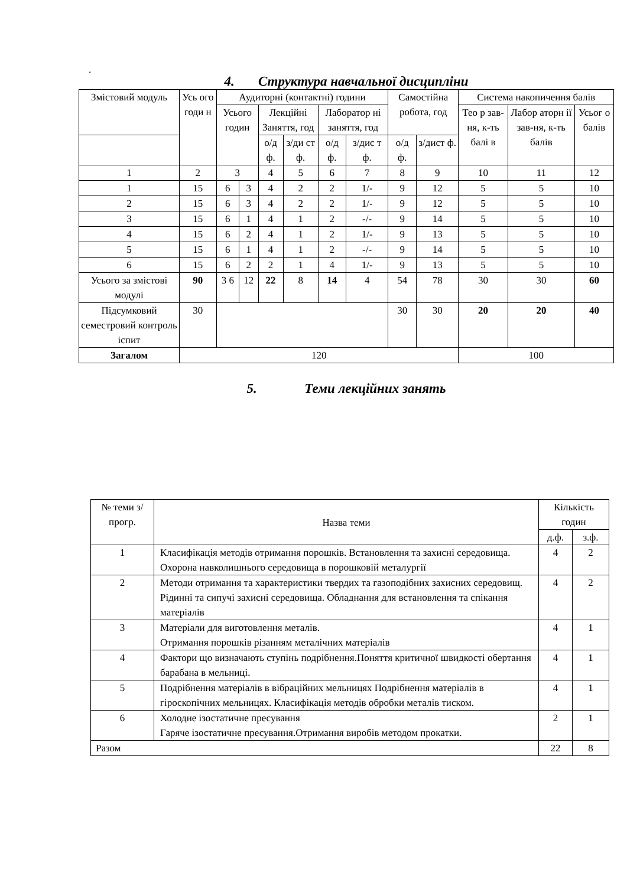.
4. Структура навчальної дисципліни
| Змістовий модуль | Усь ого годи н | Аудиторні (контактні) години | | | | | | Самостійна робота, год | | Система накопичення балів | | |
| --- | --- | --- | --- | --- | --- | --- | --- | --- | --- | --- | --- | --- |
| | | Усього годин | | Лекційні Заняття, год | | Лаборатор ні заняття, год | | | | Тео р зав-ня, к-ть балі в | Лабор аторн ії зав-ня, к-ть балів | Усьог о балів |
| | | | | о/д ф. | з/ди ст ф. | о/д ф. | з/дис т ф. | | | | | |
| | | | | | | | | о/д ф. | з/дист ф. | | | |
| 1 | 2 | 3 | | 4 | 5 | 6 | 7 | 8 | 9 | 10 | 11 | 12 |
| 1 | 15 | 6 | 3 | 4 | 2 | 2 | 1/- | 9 | 12 | 5 | 5 | 10 |
| 2 | 15 | 6 | 3 | 4 | 2 | 2 | 1/- | 9 | 12 | 5 | 5 | 10 |
| 3 | 15 | 6 | 1 | 4 | 1 | 2 | -/- | 9 | 14 | 5 | 5 | 10 |
| 4 | 15 | 6 | 2 | 4 | 1 | 2 | 1/- | 9 | 13 | 5 | 5 | 10 |
| 5 | 15 | 6 | 1 | 4 | 1 | 2 | -/- | 9 | 14 | 5 | 5 | 10 |
| 6 | 15 | 6 | 2 | 2 | 1 | 4 | 1/- | 9 | 13 | 5 | 5 | 10 |
| Усього за змістові модулі | 90 | 3 6 | 12 | 22 | 8 | 14 | 4 | 54 | 78 | 30 | 30 | 60 |
| Підсумковий семестровий контроль іспит | 30 | | | | | | | 30 | 30 | 20 | 20 | 40 |
| Загалом | 120 | | | | | | | | | 100 | | |
5. Теми лекційних занять
| № теми з/прогр. | Назва теми | Кількість годин | |
| --- | --- | --- | --- |
| | | д.ф. | з.ф. |
| 1 | Класифікація методів отримання порошків. Встановлення та захисні середовища. Охорона навколишнього середовища в порошковій металургії | 4 | 2 |
| 2 | Методи отримання та характеристики твердих та газоподібних захисних середовищ. Рідинні та сипучі захисні середовища. Обладнання для встановлення та спікання матеріалів | 4 | 2 |
| 3 | Матеріали для виготовлення металів. Отримання порошків різанням металічних матеріалів | 4 | 1 |
| 4 | Фактори що визначають ступінь подрібнення.Поняття критичної швидкості обертання барабана в мельниці. | 4 | 1 |
| 5 | Подрібнення матеріалів в вібраційних мельницях Подрібнення матеріалів в гіроскопічних мельницях. Класифікація методів обробки металів тиском. | 4 | 1 |
| 6 | Холодне ізостатичне пресування Гаряче ізостатичне пресування.Отримання виробів методом прокатки. | 2 | 1 |
| Разом | | 22 | 8 |